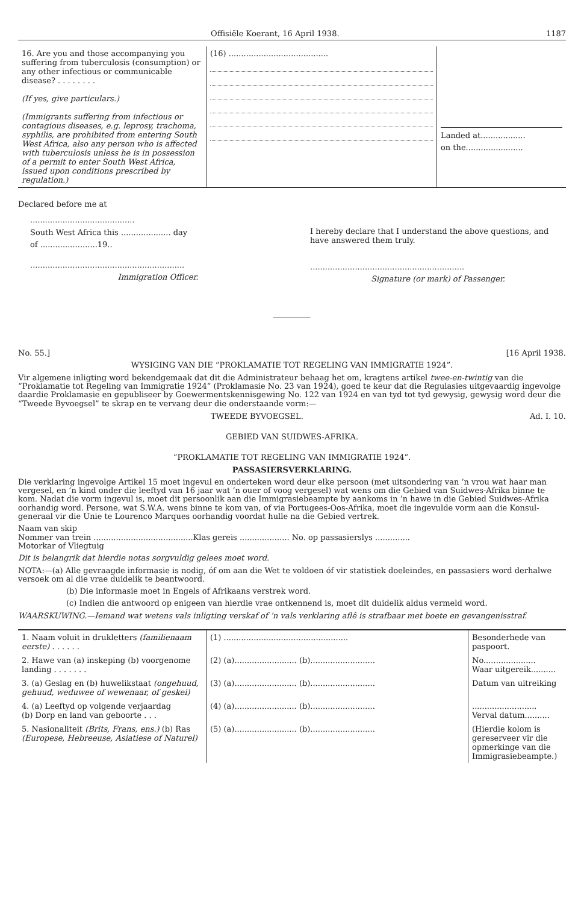Offisiële Koerant, 16 April 1938. 1187
| 16. Are you and those accompanying you suffering from tuberculosis (consumption) or any other infectious or communicable disease? . . . . . . . . (If yes, give particulars.) (Immigrants suffering from infectious or contagious diseases, e.g. leprosy, trachoma, syphilis, are prohibited from entering South West Africa, also any person who is affected with tuberculosis unless he is in possession of a permit to enter South West Africa, issued upon conditions prescribed by regulation.) | (16) ........................................ | Landed at.................. on the....................... |
Declared before me at
..........................................
South West Africa this .................... day
of .......................19..
..............................................................
Immigration Officer.
I hereby declare that I understand the above questions, and have answered them truly.
..............................................................
Signature (or mark) of Passenger.
No. 55.] [16 April 1938.
WYSIGING VAN DIE “PROKLAMATIE TOT REGELING VAN IMMIGRATIE 1924”.
Vir algemene inligting word bekendgemaak dat dit die Administrateur behaag het om, kragtens artikel twee-en-twintig van die “Proklamatie tot Regeling van Immigratie 1924” (Proklamasie No. 23 van 1924), goed te keur dat die Regulasies uitgevaardig ingevolge daardie Proklamasie en gepubliseer by Goewermentskennisgewing No. 122 van 1924 en van tyd tot tyd gewysig, gewysig word deur die “Tweede Byvoegsel” te skrap en te vervang deur die onderstaande vorm:—
TWEEDE BYVOEGSEL. Ad. I. 10.
GEBIED VAN SUIDWES-AFRIKA.
“PROKLAMATIE TOT REGELING VAN IMMIGRATIE 1924”.
PASSASIERSVERKLARING.
Die verklaring ingevolge Artikel 15 moet ingevul en onderteken word deur elke persoon (met uitsondering van ’n vrou wat haar man vergesel, en ’n kind onder die leeftyd van 16 jaar wat ’n ouer of voog vergesel) wat wens om die Gebied van Suidwes-Afrika binne te kom. Nadat die vorm ingevul is, moet dit persoonlik aan die Immigrasiebeampte by aankoms in ’n hawe in die Gebied Suidwes-Afrika oorhandig word. Persone, wat S.W.A. wens binne te kom van, of via Portugees-Oos-Afrika, moet die ingevulde vorm aan die Konsul-generaal vir die Unie te Lourenco Marques oorhandig voordat hulle na die Gebied vertrek.
Naam van skip
Nommer van trein ........................................Klas gereis .................... No. op passasierslys ..............
Motorkar of Vliegtuig
Dit is belangrik dat hierdie notas sorgvuldig gelees moet word.
NOTA:—(a) Alle gevraagde informasie is nodig, óf om aan die Wet te voldoen óf vir statistiek doeleindes, en passasiers word derhalwe versoek om al die vrae duidelik te beantwoord.
(b) Die informasie moet in Engels of Afrikaans verstrek word.
(c) Indien die antwoord op enigeen van hierdie vrae ontkennend is, moet dit duidelik aldus vermeld word.
WAARSKUWING.—Iemand wat wetens vals inligting verskaf of ’n vals verklaring aflê is strafbaar met boete en gevangenisstraf.
| 1. Naam voluit in drukletters (familienaam eerste) . . . . . . | (1) .................................................. | Besonderhede van paspoort. |
| 2. Hawe van (a) inskeping (b) voorgenome landing . . . . . . . | (2) (a)......................... (b).......................... | No..................... Waar uitgereik.......... |
| 3. (a) Geslag en (b) huwelikstaat (ongehuud, gehuud, weduwee of wewenaar, of geskei) | (3) (a)......................... (b).......................... | Datum van uitreiking |
| 4. (a) Leeftyd op volgende verjaardag (b) Dorp en land van geboorte . . . | (4) (a)......................... (b).......................... | .......................... Verval datum.......... |
| 5. Nasionaliteit (Brits, Frans, ens.) (b) Ras (Europese, Hebreeuse, Asiatiese of Naturel) | (5) (a)......................... (b).......................... | (Hierdie kolom is gereserveer vir die opmerkinge van die Immigrasiebeampte.) |